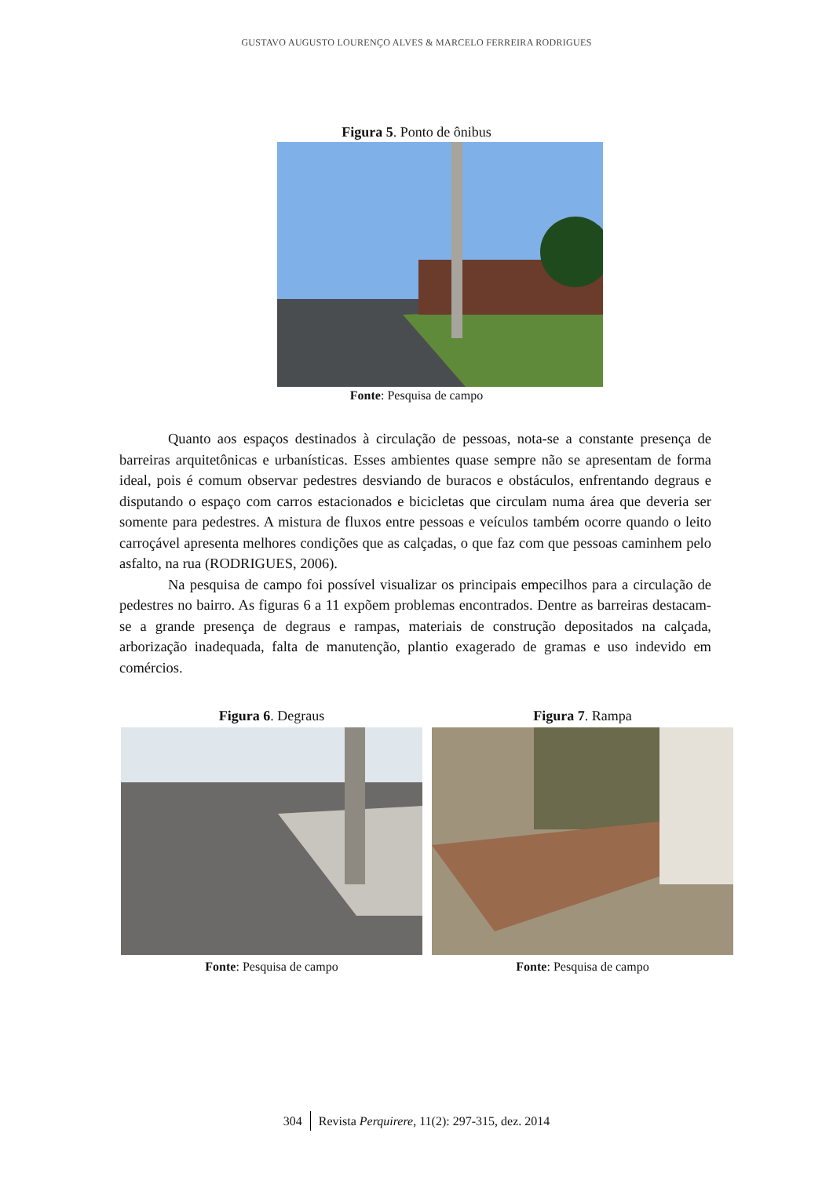GUSTAVO AUGUSTO LOURENÇO ALVES & MARCELO FERREIRA RODRIGUES
Figura 5. Ponto de ônibus
Fonte: Pesquisa de campo
Quanto aos espaços destinados à circulação de pessoas, nota-se a constante presença de barreiras arquitetônicas e urbanísticas. Esses ambientes quase sempre não se apresentam de forma ideal, pois é comum observar pedestres desviando de buracos e obstáculos, enfrentando degraus e disputando o espaço com carros estacionados e bicicletas que circulam numa área que deveria ser somente para pedestres. A mistura de fluxos entre pessoas e veículos também ocorre quando o leito carroçável apresenta melhores condições que as calçadas, o que faz com que pessoas caminhem pelo asfalto, na rua (RODRIGUES, 2006).
Na pesquisa de campo foi possível visualizar os principais empecilhos para a circulação de pedestres no bairro. As figuras 6 a 11 expõem problemas encontrados. Dentre as barreiras destacam-se a grande presença de degraus e rampas, materiais de construção depositados na calçada, arborização inadequada, falta de manutenção, plantio exagerado de gramas e uso indevido em comércios.
Figura 6. Degraus
Fonte: Pesquisa de campo
Figura 7. Rampa
Fonte: Pesquisa de campo
304 Revista Perquirere, 11(2): 297-315, dez. 2014